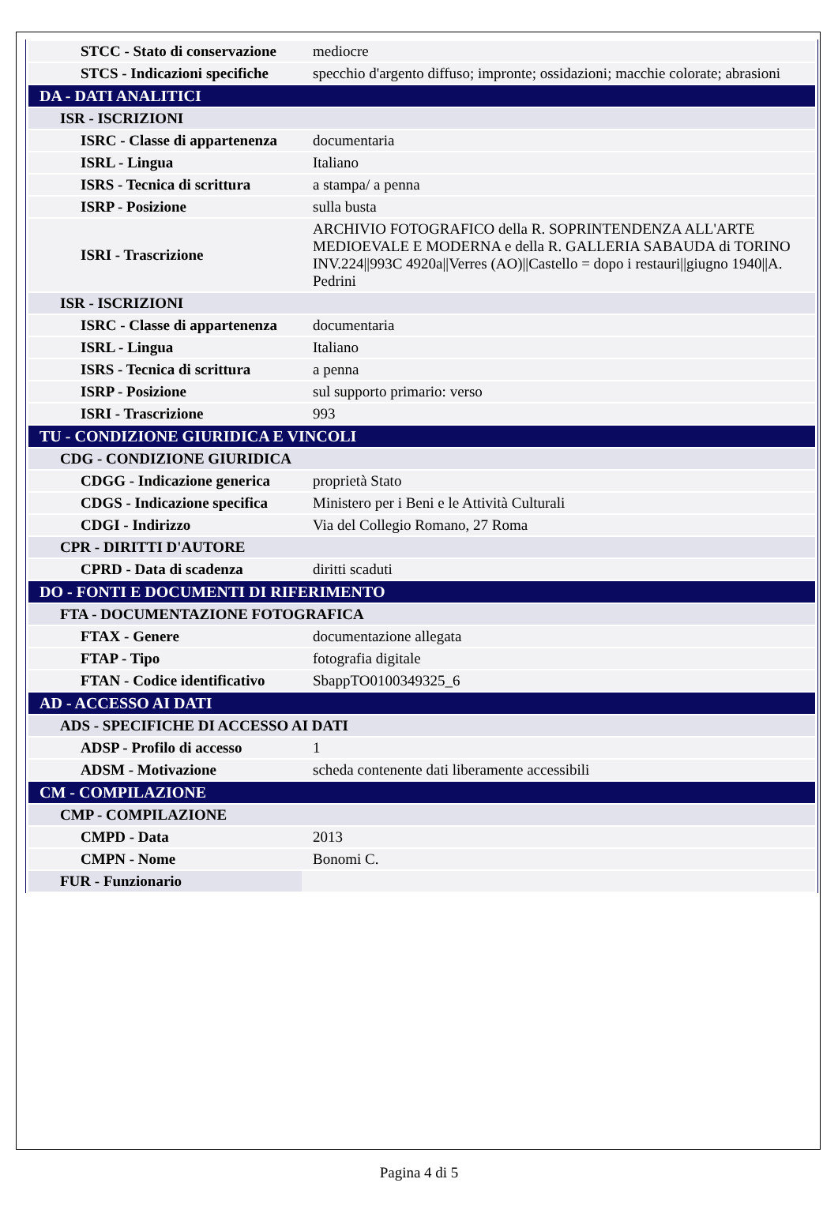| STCC - Stato di conservazione | mediocre |
| STCS - Indicazioni specifiche | specchio d'argento diffuso; impronte; ossidazioni; macchie colorate; abrasioni |
| DA - DATI ANALITICI | |
| ISR - ISCRIZIONI | |
| ISRC - Classe di appartenenza | documentaria |
| ISRL - Lingua | Italiano |
| ISRS - Tecnica di scrittura | a stampa/ a penna |
| ISRP - Posizione | sulla busta |
| ISRI - Trascrizione | ARCHIVIO FOTOGRAFICO della R. SOPRINTENDENZA ALL'ARTE MEDIOEVALE E MODERNA e della R. GALLERIA SABAUDA di TORINO INV.224//993C 4920a//Verres (AO)//Castello = dopo i restauri//giugno 1940//A. Pedrini |
| ISR - ISCRIZIONI | |
| ISRC - Classe di appartenenza | documentaria |
| ISRL - Lingua | Italiano |
| ISRS - Tecnica di scrittura | a penna |
| ISRP - Posizione | sul supporto primario: verso |
| ISRI - Trascrizione | 993 |
| TU - CONDIZIONE GIURIDICA E VINCOLI | |
| CDG - CONDIZIONE GIURIDICA | |
| CDGG - Indicazione generica | proprietà Stato |
| CDGS - Indicazione specifica | Ministero per i Beni e le Attività Culturali |
| CDGI - Indirizzo | Via del Collegio Romano, 27 Roma |
| CPR - DIRITTI D'AUTORE | |
| CPRD - Data di scadenza | diritti scaduti |
| DO - FONTI E DOCUMENTI DI RIFERIMENTO | |
| FTA - DOCUMENTAZIONE FOTOGRAFICA | |
| FTAX - Genere | documentazione allegata |
| FTAP - Tipo | fotografia digitale |
| FTAN - Codice identificativo | SbappTO0100349325_6 |
| AD - ACCESSO AI DATI | |
| ADS - SPECIFICHE DI ACCESSO AI DATI | |
| ADSP - Profilo di accesso | 1 |
| ADSM - Motivazione | scheda contenente dati liberamente accessibili |
| CM - COMPILAZIONE | |
| CMP - COMPILAZIONE | |
| CMPD - Data | 2013 |
| CMPN - Nome | Bonomi C. |
| FUR - Funzionario | |
Pagina 4 di 5